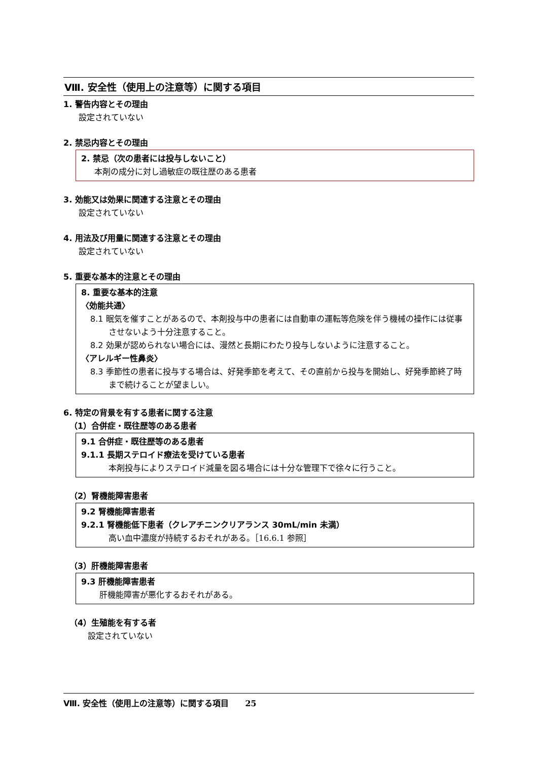Ⅷ. 安全性（使用上の注意等）に関する項目
1. 警告内容とその理由
設定されていない
2. 禁忌内容とその理由
2. 禁忌（次の患者には投与しないこと）
本剤の成分に対し過敏症の既往歴のある患者
3. 効能又は効果に関連する注意とその理由
設定されていない
4. 用法及び用量に関連する注意とその理由
設定されていない
5. 重要な基本的注意とその理由
8. 重要な基本的注意
〈効能共通〉
8.1 眠気を催すことがあるので、本剤投与中の患者には自動車の運転等危険を伴う機械の操作には従事させないよう十分注意すること。
8.2 効果が認められない場合には、漫然と長期にわたり投与しないように注意すること。
〈アレルギー性鼻炎〉
8.3 季節性の患者に投与する場合は、好発季節を考えて、その直前から投与を開始し、好発季節終了時まで続けることが望ましい。
6. 特定の背景を有する患者に関する注意
（1）合併症・既往歴等のある患者
9.1 合併症・既往歴等のある患者
9.1.1 長期ステロイド療法を受けている患者
本剤投与によりステロイド減量を図る場合には十分な管理下で徐々に行うこと。
（2）腎機能障害患者
9.2 腎機能障害患者
9.2.1 腎機能低下患者（クレアチニンクリアランス 30mL/min 未満）
高い血中濃度が持続するおそれがある。［16.6.1 参照］
（3）肝機能障害患者
9.3 肝機能障害患者
肝機能障害が悪化するおそれがある。
（4）生殖能を有する者
設定されていない
Ⅷ. 安全性（使用上の注意等）に関する項目　　25